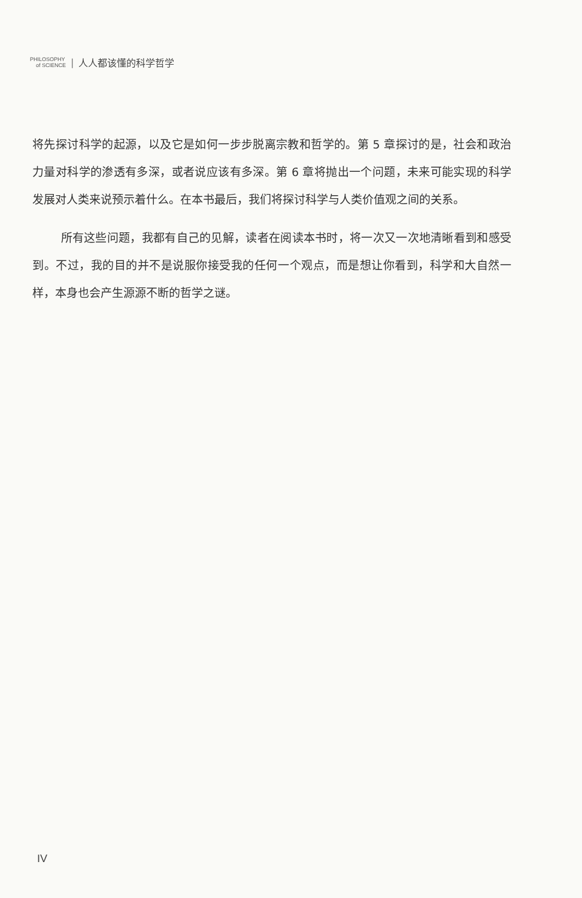PHILOSOPHY
of SCIENCE
| 人人都该懂的科学哲学
将先探讨科学的起源，以及它是如何一步步脱离宗教和哲学的。第 5 章探讨的是，社会和政治力量对科学的渗透有多深，或者说应该有多深。第 6 章将抛出一个问题，未来可能实现的科学发展对人类来说预示着什么。在本书最后，我们将探讨科学与人类价值观之间的关系。
所有这些问题，我都有自己的见解，读者在阅读本书时，将一次又一次地清晰看到和感受到。不过，我的目的并不是说服你接受我的任何一个观点，而是想让你看到，科学和大自然一样，本身也会产生源源不断的哲学之谜。
IV